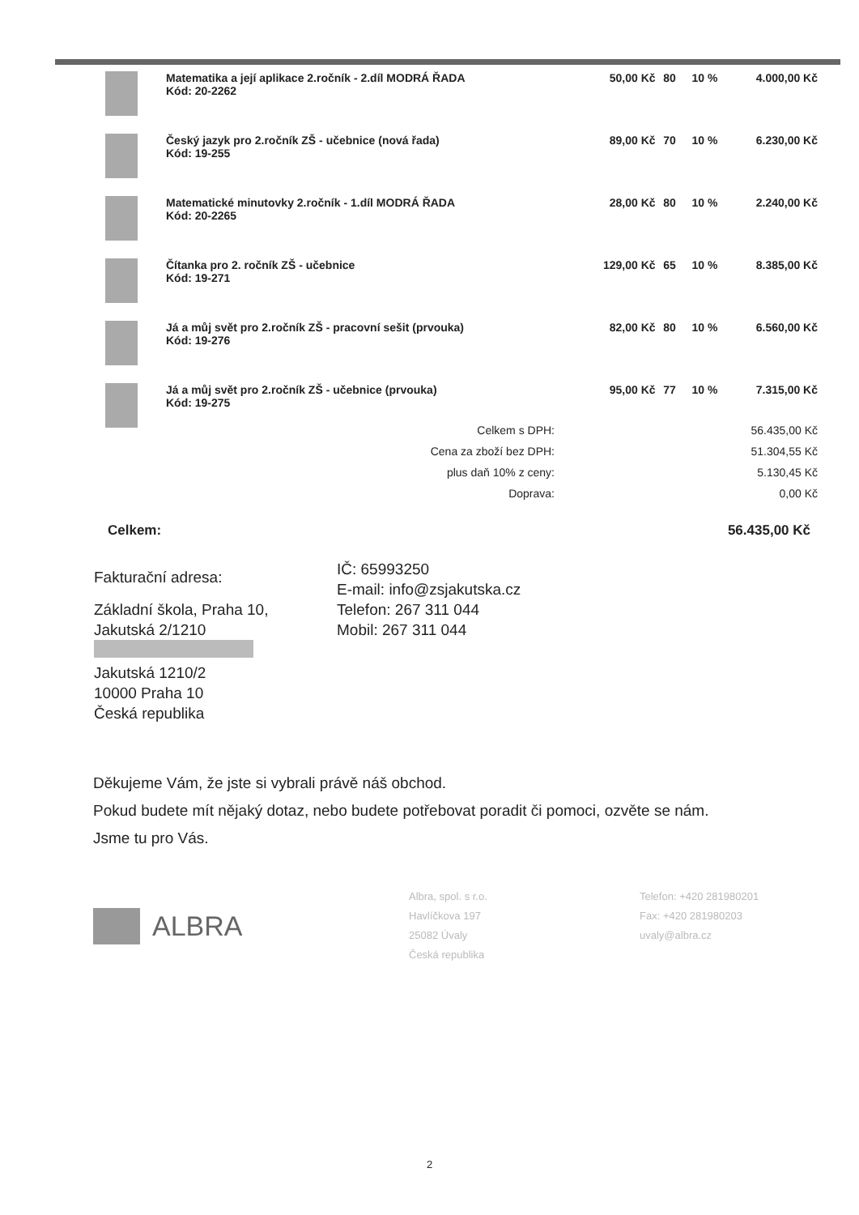| | Matematika a její aplikace 2.ročník - 2.díl MODRÁ ŘADA Kód: 20-2262 | 50,00 Kč | 80 | 10 % | 4.000,00 Kč |
| | Český jazyk pro 2.ročník ZŠ - učebnice (nová řada) Kód: 19-255 | 89,00 Kč | 70 | 10 % | 6.230,00 Kč |
| | Matematické minutovky 2.ročník - 1.díl MODRÁ ŘADA Kód: 20-2265 | 28,00 Kč | 80 | 10 % | 2.240,00 Kč |
| | Čítanka pro 2. ročník ZŠ - učebnice Kód: 19-271 | 129,00 Kč | 65 | 10 % | 8.385,00 Kč |
| | Já a můj svět pro 2.ročník ZŠ - pracovní sešit (prvouka) Kód: 19-276 | 82,00 Kč | 80 | 10 % | 6.560,00 Kč |
| | Já a můj svět pro 2.ročník ZŠ - učebnice (prvouka) Kód: 19-275 | 95,00 Kč | 77 | 10 % | 7.315,00 Kč |
| Celkem s DPH: | 56.435,00 Kč |
| Cena za zboží bez DPH: | 51.304,55 Kč |
| plus daň 10% z ceny: | 5.130,45 Kč |
| Doprava: | 0,00 Kč |
Celkem: 56.435,00 Kč
Fakturační adresa:
Základní škola, Praha 10,
Jakutská 2/1210
Jakutská 1210/2
10000 Praha 10
Česká republika
IČ: 65993250
E-mail: info@zsjakutska.cz
Telefon: 267 311 044
Mobil: 267 311 044
Děkujeme Vám, že jste si vybrali právě náš obchod.
Pokud budete mít nějaký dotaz, nebo budete potřebovat poradit či pomoci, ozvěte se nám.
Jsme tu pro Vás.
ALBRA
Albra, spol. s r.o.
Havlíčkova 197
25082 Úvaly
Česká republika
Telefon: +420 281980201
Fax: +420 281980203
uvaly@albra.cz
2